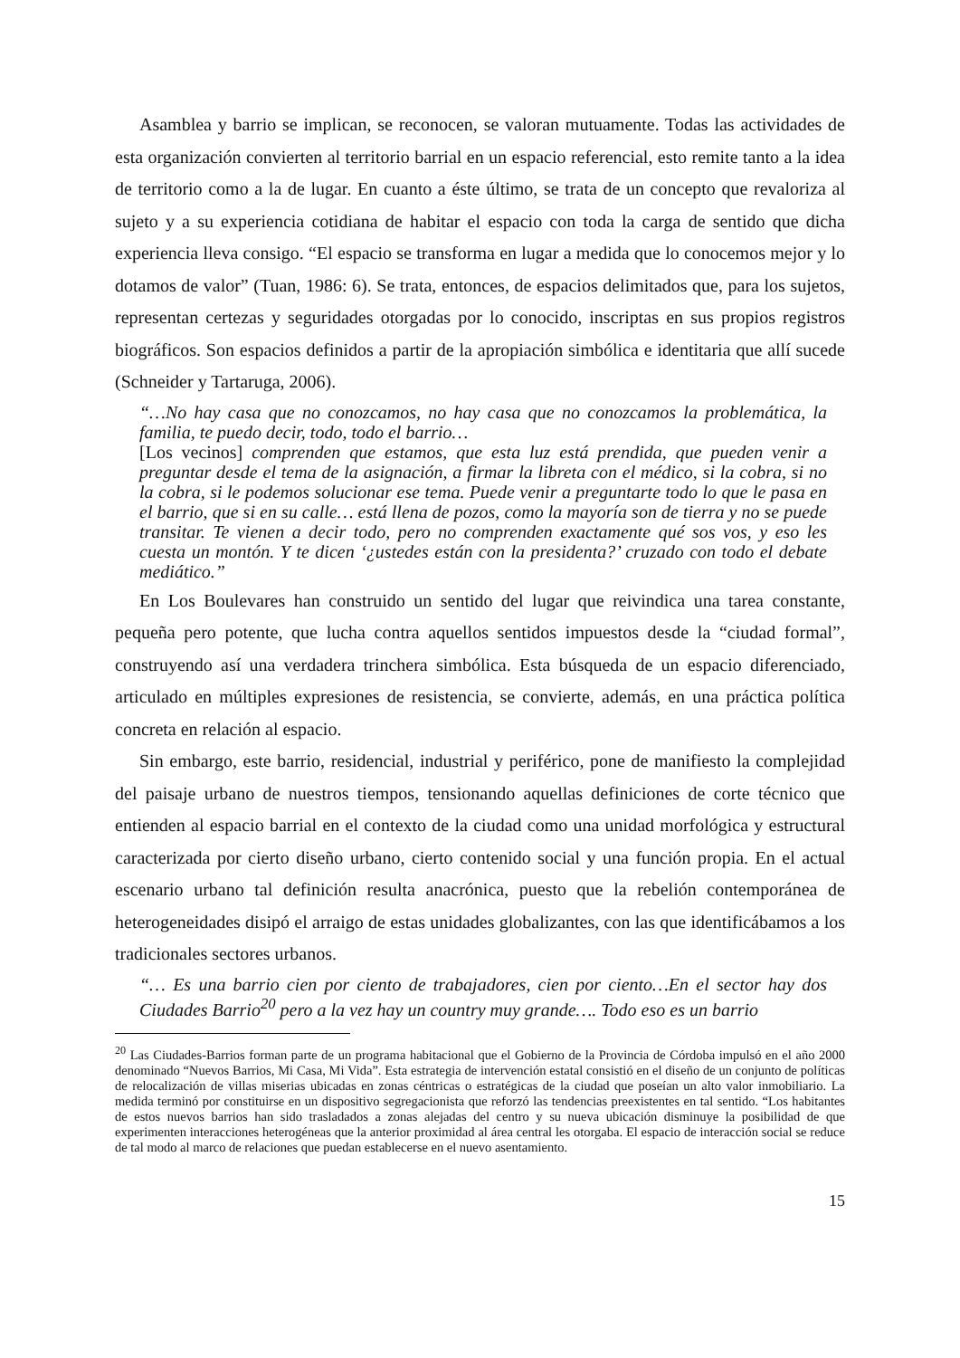Asamblea y barrio se implican, se reconocen, se valoran mutuamente. Todas las actividades de esta organización convierten al territorio barrial en un espacio referencial, esto remite tanto a la idea de territorio como a la de lugar. En cuanto a éste último, se trata de un concepto que revaloriza al sujeto y a su experiencia cotidiana de habitar el espacio con toda la carga de sentido que dicha experiencia lleva consigo. “El espacio se transforma en lugar a medida que lo conocemos mejor y lo dotamos de valor” (Tuan, 1986: 6). Se trata, entonces, de espacios delimitados que, para los sujetos, representan certezas y seguridades otorgadas por lo conocido, inscriptas en sus propios registros biográficos. Son espacios definidos a partir de la apropiación simbólica e identitaria que allí sucede (Schneider y Tartaruga, 2006).
“…No hay casa que no conozcamos, no hay casa que no conozcamos la problemática, la familia, te puedo decir, todo, todo el barrio…
[Los vecinos] comprenden que estamos, que esta luz está prendida, que pueden venir a preguntar desde el tema de la asignación, a firmar la libreta con el médico, si la cobra, si no la cobra, si le podemos solucionar ese tema. Puede venir a preguntarte todo lo que le pasa en el barrio, que si en su calle… está llena de pozos, como la mayoría son de tierra y no se puede transitar. Te vienen a decir todo, pero no comprenden exactamente qué sos vos, y eso les cuesta un montón. Y te dicen ‘¿ustedes están con la presidenta?’ cruzado con todo el debate mediático.”
En Los Boulevares han construido un sentido del lugar que reivindica una tarea constante, pequeña pero potente, que lucha contra aquellos sentidos impuestos desde la “ciudad formal”, construyendo así una verdadera trinchera simbólica. Esta búsqueda de un espacio diferenciado, articulado en múltiples expresiones de resistencia, se convierte, además, en una práctica política concreta en relación al espacio.
Sin embargo, este barrio, residencial, industrial y periférico, pone de manifiesto la complejidad del paisaje urbano de nuestros tiempos, tensionando aquellas definiciones de corte técnico que entienden al espacio barrial en el contexto de la ciudad como una unidad morfológica y estructural caracterizada por cierto diseño urbano, cierto contenido social y una función propia. En el actual escenario urbano tal definición resulta anacrónica, puesto que la rebelión contemporánea de heterogeneidades disipó el arraigo de estas unidades globalizantes, con las que identificábamos a los tradicionales sectores urbanos.
“… Es una barrio cien por ciento de trabajadores, cien por ciento…En el sector hay dos Ciudades Barrio<sup>20</sup> pero a la vez hay un country muy grande…. Todo eso es un barrio
<sup>20</sup> Las Ciudades-Barrios forman parte de un programa habitacional que el Gobierno de la Provincia de Córdoba impulsó en el año 2000 denominado “Nuevos Barrios, Mi Casa, Mi Vida”. Esta estrategia de intervención estatal consistió en el diseño de un conjunto de políticas de relocalización de villas miserias ubicadas en zonas céntricas o estratégicas de la ciudad que poseían un alto valor inmobiliario. La medida terminó por constituirse en un dispositivo segregacionista que reforzó las tendencias preexistentes en tal sentido. “Los habitantes de estos nuevos barrios han sido trasladados a zonas alejadas del centro y su nueva ubicación disminuye la posibilidad de que experimenten interacciones heterogéneas que la anterior proximidad al área central les otorgaba. El espacio de interacción social se reduce de tal modo al marco de relaciones que puedan establecerse en el nuevo asentamiento.
15